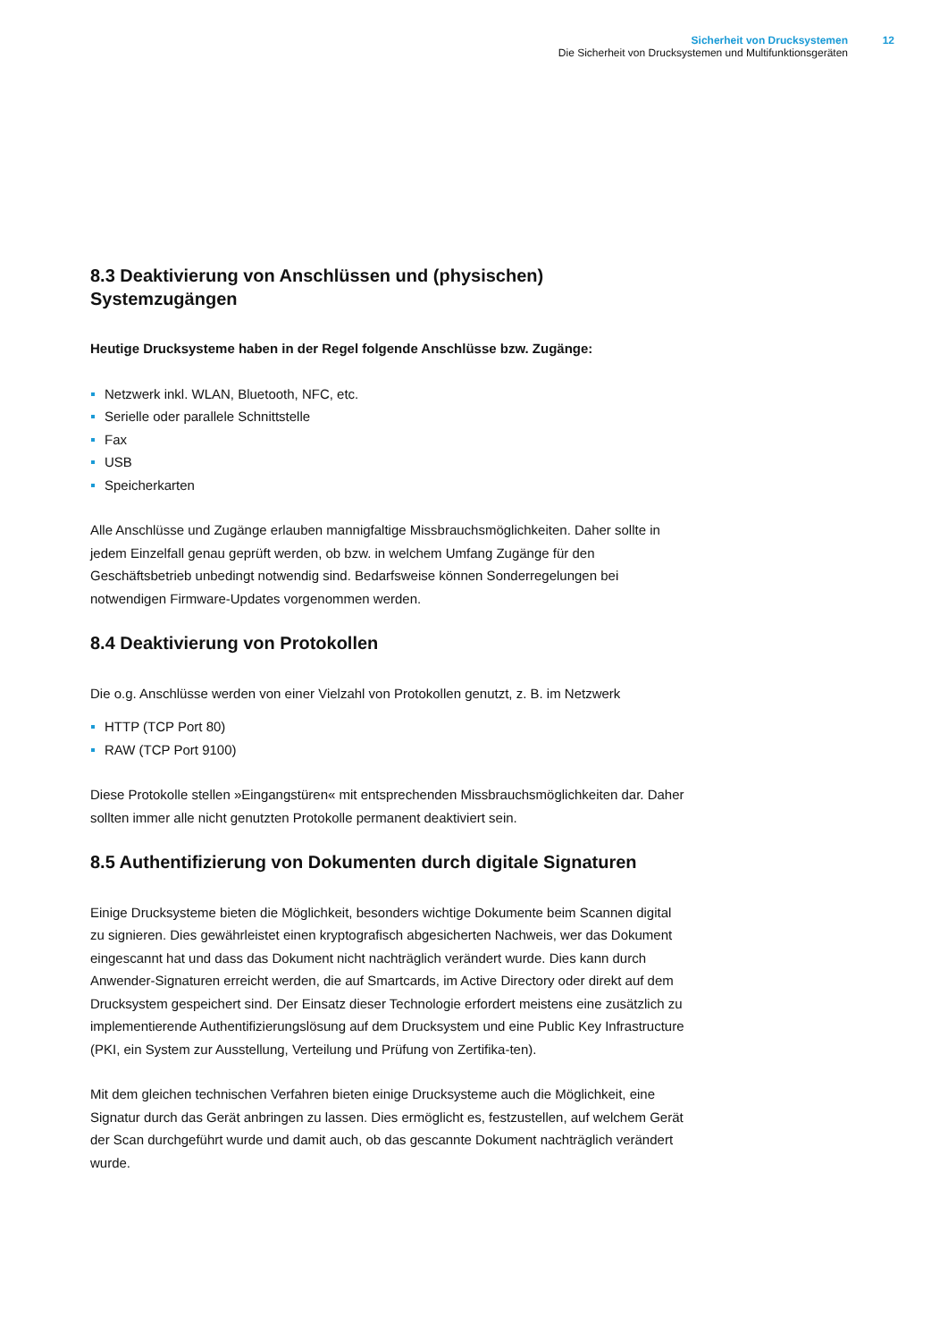Sicherheit von Drucksystemen
Die Sicherheit von Drucksystemen und Multifunktionsgeräten
12
8.3 Deaktivierung von Anschlüssen und (physischen) Systemzugängen
Heutige Drucksysteme haben in der Regel folgende Anschlüsse bzw. Zugänge:
Netzwerk inkl. WLAN, Bluetooth, NFC, etc.
Serielle oder parallele Schnittstelle
Fax
USB
Speicherkarten
Alle Anschlüsse und Zugänge erlauben mannigfaltige Missbrauchsmöglichkeiten. Daher sollte in jedem Einzelfall genau geprüft werden, ob bzw. in welchem Umfang Zugänge für den Geschäftsbetrieb unbedingt notwendig sind. Bedarfsweise können Sonderregelungen bei notwendigen Firmware-Updates vorgenommen werden.
8.4 Deaktivierung von Protokollen
Die o.g. Anschlüsse werden von einer Vielzahl von Protokollen genutzt, z. B. im Netzwerk
HTTP (TCP Port 80)
RAW (TCP Port 9100)
Diese Protokolle stellen »Eingangstüren« mit entsprechenden Missbrauchsmöglichkeiten dar. Daher sollten immer alle nicht genutzten Protokolle permanent deaktiviert sein.
8.5 Authentifizierung von Dokumenten durch digitale Signaturen
Einige Drucksysteme bieten die Möglichkeit, besonders wichtige Dokumente beim Scannen digital zu signieren. Dies gewährleistet einen kryptografisch abgesicherten Nachweis, wer das Dokument eingescannt hat und dass das Dokument nicht nachträglich verändert wurde. Dies kann durch Anwender-Signaturen erreicht werden, die auf Smartcards, im Active Directory oder direkt auf dem Drucksystem gespeichert sind. Der Einsatz dieser Technologie erfordert meistens eine zusätzlich zu implementierende Authentifizierungslösung auf dem Drucksystem und eine Public Key Infrastructure (PKI, ein System zur Ausstellung, Verteilung und Prüfung von Zertifika-ten).
Mit dem gleichen technischen Verfahren bieten einige Drucksysteme auch die Möglichkeit, eine Signatur durch das Gerät anbringen zu lassen. Dies ermöglicht es, festzustellen, auf welchem Gerät der Scan durchgeführt wurde und damit auch, ob das gescannte Dokument nachträglich verändert wurde.